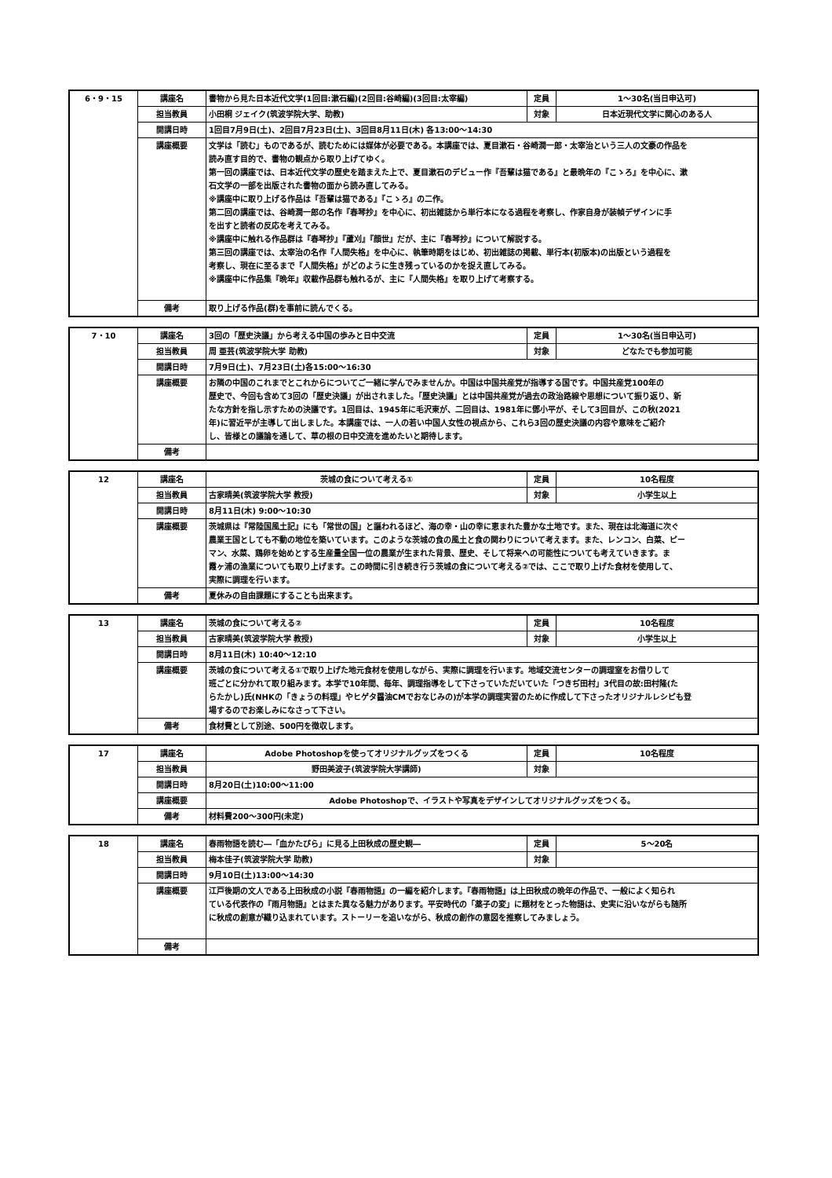| 6・9・15 | 講座名 | 書物から見た日本近代文学(1回目:漱石編)(2回目:谷崎編)(3回目:太宰編) | 定員 | 1～30名(当日申込可) |
| | 担当教員 | 小田桐 ジェイク(筑波学院大学、助教) | 対象 | 日本近現代文学に関心のある人 |
| | 開講日時 | 1回目7月9日(土)、2回目7月23日(土)、3回目8月11日(木) 各13:00～14:30 | | |
| | 講座概要 | 文学は「読む」ものであるが、読むためには媒体が必要である。本講座では、夏目漱石・谷崎潤一郎・太宰治という三人の文豪の作品を 読み直す目的で、書物の観点から取り上げてゆく。 第一回の講座では、日本近代文学の歴史を踏まえた上で、夏目漱石のデビュー作『吾輩は猫である』と最晩年の『こゝろ』を中心に、漱 石文学の一部を出版された書物の面から読み直してみる。 ※講座中に取り上げる作品は『吾輩は猫である』『こゝろ』の二作。 第二回の講座では、谷崎潤一郎の名作『春琴抄』を中心に、初出雑誌から単行本になる過程を考察し、作家自身が装幀デザインに手 を出すと読者の反応を考えてみる。 ※講座中に触れる作品群は『春琴抄』『蘆刈』『顔世』だが、主に『春琴抄』について解説する。 第三回の講座では、太宰治の名作『人間失格』を中心に、執筆時期をはじめ、初出雑誌の掲載、単行本(初版本)の出版という過程を 考察し、現在に至るまで『人間失格』がどのように生き残っているのかを捉え直してみる。 ※講座中に作品集『晩年』収載作品群も触れるが、主に『人間失格』を取り上げて考察する。 | | |
| | 備考 | 取り上げる作品(群)を事前に読んでくる。 | | |
| 7・10 | 講座名 | 3回の「歴史決議」から考える中国の歩みと日中交流 | 定員 | 1～30名(当日申込可) |
| | 担当教員 | 周 亜芸(筑波学院大学 助教) | 対象 | どなたでも参加可能 |
| | 開講日時 | 7月9日(土)、7月23日(土)各15:00～16:30 | | |
| | 講座概要 | お隣の中国のこれまでとこれからについてご一緒に学んでみませんか。中国は中国共産党が指導する国です。中国共産党100年の 歴史で、今回も含めて3回の「歴史決議」が出されました。「歴史決議」とは中国共産党が過去の政治路線や思想について振り返り、新 たな方針を指し示すための決議です。1回目は、1945年に毛沢東が、二回目は、1981年に鄧小平が、そして3回目が、この秋(2021 年)に習近平が主導して出しました。本講座では、一人の若い中国人女性の視点から、これら3回の歴史決議の内容や意味をご紹介 し、皆様との議論を通して、草の根の日中交流を進めたいと期待します。 | | |
| | 備考 | | | |
| 12 | 講座名 | 茨城の食について考える① | 定員 | 10名程度 |
| | 担当教員 | 古家晴美(筑波学院大学 教授) | 対象 | 小学生以上 |
| | 開講日時 | 8月11日(木) 9:00～10:30 | | |
| | 講座概要 | 茨城県は『常陸国風土記』にも「常世の国」と謳われるほど、海の幸・山の幸に恵まれた豊かな土地です。また、現在は北海道に次ぐ 農業王国としても不動の地位を築いています。このような茨城の食の風土と食の関わりについて考えます。また、レンコン、白菜、ピー マン、水菜、鶏卵を始めとする生産量全国一位の農業が生まれた背景、歴史、そして将来への可能性についても考えていきます。ま 霞ヶ浦の漁業についても取り上げます。この時間に引き続き行う茨城の食について考える②では、ここで取り上げた食材を使用して、 実際に調理を行います。 | | |
| | 備考 | 夏休みの自由課題にすることも出来ます。 | | |
| 13 | 講座名 | 茨城の食について考える② | 定員 | 10名程度 |
| | 担当教員 | 古家晴美(筑波学院大学 教授) | 対象 | 小学生以上 |
| | 開講日時 | 8月11日(木) 10:40～12:10 | | |
| | 講座概要 | 茨城の食について考える①で取り上げた地元食材を使用しながら、実際に調理を行います。地域交流センターの調理室をお借りして 班ごとに分かれて取り組みます。本学で10年間、毎年、調理指導をして下さっていただいていた「つきぢ田村」3代目の故:田村隆(た らたかし)氏(NHKの「きょうの料理」やヒゲタ醤油CMでおなじみの)が本学の調理実習のために作成して下さったオリジナルレシピも登 場するのでお楽しみになさって下さい。 | | |
| | 備考 | 食材費として別途、500円を徴収します。 | | |
| 17 | 講座名 | Adobe Photoshopを使ってオリジナルグッズをつくる | 定員 | 10名程度 |
| | 担当教員 | 野田美波子(筑波学院大学講師) | 対象 | |
| | 開講日時 | 8月20日(土)10:00～11:00 | | |
| | 講座概要 | Adobe Photoshopで、イラストや写真をデザインしてオリジナルグッズをつくる。 | | |
| | 備考 | 材料費200～300円(未定) | | |
| 18 | 講座名 | 春雨物語を読む―「血かたびら」に見る上田秋成の歴史観― | 定員 | 5～20名 |
| | 担当教員 | 梅本佳子(筑波学院大学 助教) | 対象 | |
| | 開講日時 | 9月10日(土)13:00～14:30 | | |
| | 講座概要 | 江戸後期の文人である上田秋成の小説『春雨物語』の一編を紹介します。『春雨物語』は上田秋成の晩年の作品で、一般によく知られ ている代表作の『雨月物語』とはまた異なる魅力があります。平安時代の「薬子の変」に題材をとった物語は、史実に沿いながらも随所 に秋成の創意が織り込まれています。ストーリーを追いながら、秋成の創作の意図を推察してみましょう。 | | |
| | 備考 | | | |